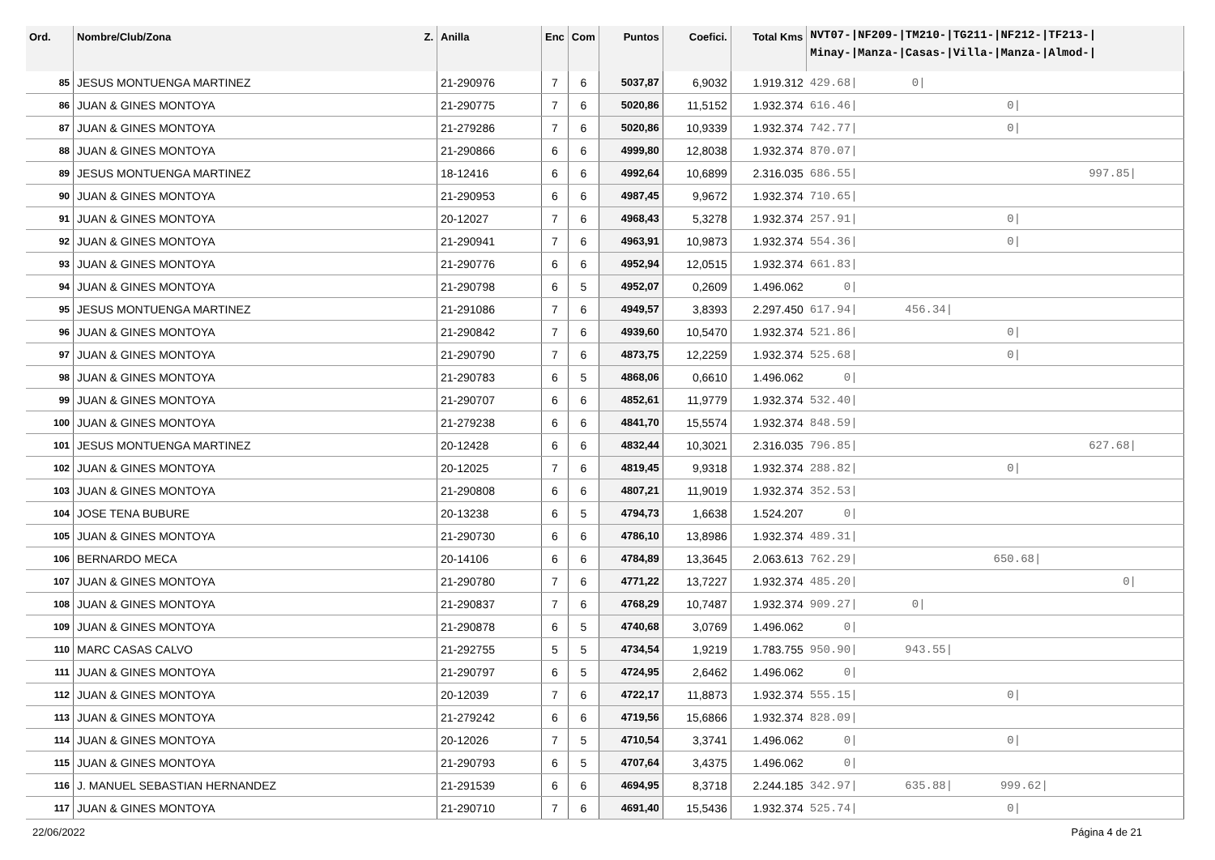| Ord. | Nombre/Club/Zona Z. | Anilla | Enc | Com | Puntos | Coefici. | Total Kms | NVT07-/NF209-/TM210-/TG211-/NF212-/TF213-/ Minay-/Manza-/Casas-/Villa-/Manza-/Almod-/ |
| --- | --- | --- | --- | --- | --- | --- | --- | --- |
| 85 | JESUS MONTUENGA MARTINEZ | 21-290976 | 7 | 6 | 5037,87 | 6,9032 | 1.919.312 | 429.68/ 0/ |
| 86 | JUAN & GINES MONTOYA | 21-290775 | 7 | 6 | 5020,86 | 11,5152 | 1.932.374 | 616.46/ 0/ |
| 87 | JUAN & GINES MONTOYA | 21-279286 | 7 | 6 | 5020,86 | 10,9339 | 1.932.374 | 742.77/ 0/ |
| 88 | JUAN & GINES MONTOYA | 21-290866 | 6 | 6 | 4999,80 | 12,8038 | 1.932.374 | 870.07/ |
| 89 | JESUS MONTUENGA MARTINEZ | 18-12416 | 6 | 6 | 4992,64 | 10,6899 | 2.316.035 | 686.55/ 997.85/ |
| 90 | JUAN & GINES MONTOYA | 21-290953 | 6 | 6 | 4987,45 | 9,9672 | 1.932.374 | 710.65/ |
| 91 | JUAN & GINES MONTOYA | 20-12027 | 7 | 6 | 4968,43 | 5,3278 | 1.932.374 | 257.91/ 0/ |
| 92 | JUAN & GINES MONTOYA | 21-290941 | 7 | 6 | 4963,91 | 10,9873 | 1.932.374 | 554.36/ 0/ |
| 93 | JUAN & GINES MONTOYA | 21-290776 | 6 | 6 | 4952,94 | 12,0515 | 1.932.374 | 661.83/ |
| 94 | JUAN & GINES MONTOYA | 21-290798 | 6 | 5 | 4952,07 | 0,2609 | 1.496.062 | 0/ |
| 95 | JESUS MONTUENGA MARTINEZ | 21-291086 | 7 | 6 | 4949,57 | 3,8393 | 2.297.450 | 617.94/ 456.34/ |
| 96 | JUAN & GINES MONTOYA | 21-290842 | 7 | 6 | 4939,60 | 10,5470 | 1.932.374 | 521.86/ 0/ |
| 97 | JUAN & GINES MONTOYA | 21-290790 | 7 | 6 | 4873,75 | 12,2259 | 1.932.374 | 525.68/ 0/ |
| 98 | JUAN & GINES MONTOYA | 21-290783 | 6 | 5 | 4868,06 | 0,6610 | 1.496.062 | 0/ |
| 99 | JUAN & GINES MONTOYA | 21-290707 | 6 | 6 | 4852,61 | 11,9779 | 1.932.374 | 532.40/ |
| 100 | JUAN & GINES MONTOYA | 21-279238 | 6 | 6 | 4841,70 | 15,5574 | 1.932.374 | 848.59/ |
| 101 | JESUS MONTUENGA MARTINEZ | 20-12428 | 6 | 6 | 4832,44 | 10,3021 | 2.316.035 | 796.85/ 627.68/ |
| 102 | JUAN & GINES MONTOYA | 20-12025 | 7 | 6 | 4819,45 | 9,9318 | 1.932.374 | 288.82/ 0/ |
| 103 | JUAN & GINES MONTOYA | 21-290808 | 6 | 6 | 4807,21 | 11,9019 | 1.932.374 | 352.53/ |
| 104 | JOSE TENA BUBURE | 20-13238 | 6 | 5 | 4794,73 | 1,6638 | 1.524.207 | 0/ |
| 105 | JUAN & GINES MONTOYA | 21-290730 | 6 | 6 | 4786,10 | 13,8986 | 1.932.374 | 489.31/ |
| 106 | BERNARDO MECA | 20-14106 | 6 | 6 | 4784,89 | 13,3645 | 2.063.613 | 762.29/ 650.68/ |
| 107 | JUAN & GINES MONTOYA | 21-290780 | 7 | 6 | 4771,22 | 13,7227 | 1.932.374 | 485.20/ 0/ |
| 108 | JUAN & GINES MONTOYA | 21-290837 | 7 | 6 | 4768,29 | 10,7487 | 1.932.374 | 909.27/ 0/ |
| 109 | JUAN & GINES MONTOYA | 21-290878 | 6 | 5 | 4740,68 | 3,0769 | 1.496.062 | 0/ |
| 110 | MARC CASAS CALVO | 21-292755 | 5 | 5 | 4734,54 | 1,9219 | 1.783.755 | 950.90/ 943.55/ |
| 111 | JUAN & GINES MONTOYA | 21-290797 | 6 | 5 | 4724,95 | 2,6462 | 1.496.062 | 0/ |
| 112 | JUAN & GINES MONTOYA | 20-12039 | 7 | 6 | 4722,17 | 11,8873 | 1.932.374 | 555.15/ 0/ |
| 113 | JUAN & GINES MONTOYA | 21-279242 | 6 | 6 | 4719,56 | 15,6866 | 1.932.374 | 828.09/ |
| 114 | JUAN & GINES MONTOYA | 20-12026 | 7 | 5 | 4710,54 | 3,3741 | 1.496.062 | 0/ 0/ |
| 115 | JUAN & GINES MONTOYA | 21-290793 | 6 | 5 | 4707,64 | 3,4375 | 1.496.062 | 0/ |
| 116 | J. MANUEL SEBASTIAN HERNANDEZ | 21-291539 | 6 | 6 | 4694,95 | 8,3718 | 2.244.185 | 342.97/ 635.88/ 999.62/ |
| 117 | JUAN & GINES MONTOYA | 21-290710 | 7 | 6 | 4691,40 | 15,5436 | 1.932.374 | 525.74/ 0/ |
22/06/2022 Página 4 de 21